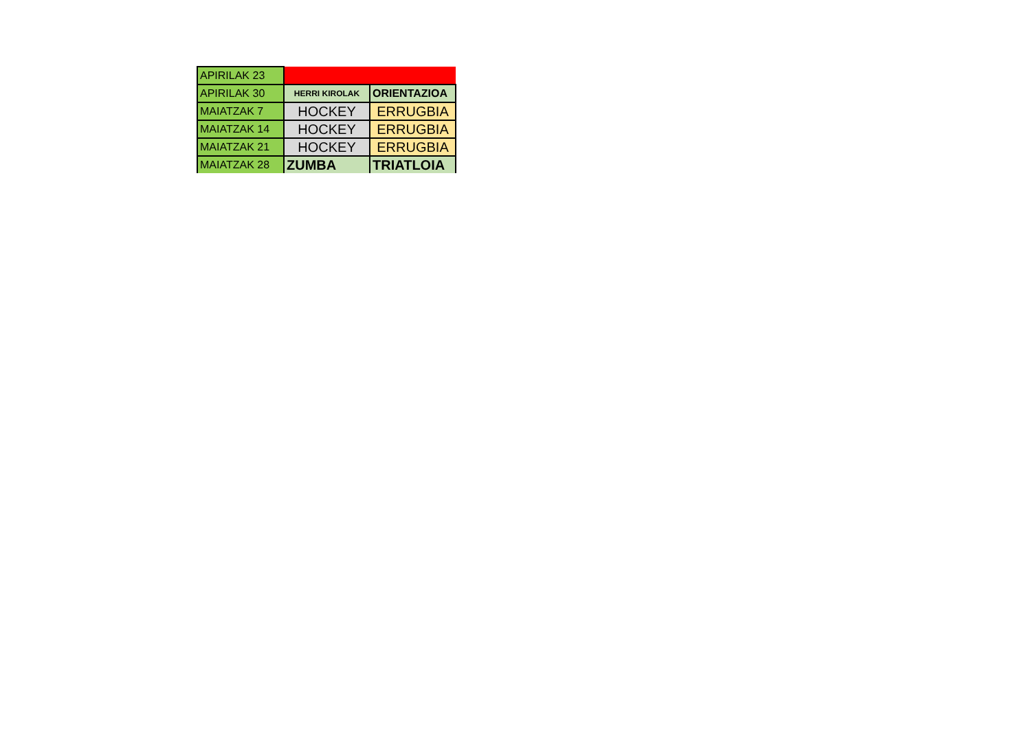| APIRILAK 23 | | |
| APIRILAK 30 | HERRI KIROLAK | ORIENTAZIOA |
| MAIATZAK 7 | HOCKEY | ERRUGBIA |
| MAIATZAK 14 | HOCKEY | ERRUGBIA |
| MAIATZAK 21 | HOCKEY | ERRUGBIA |
| MAIATZAK 28 | ZUMBA | TRIATLOIA |